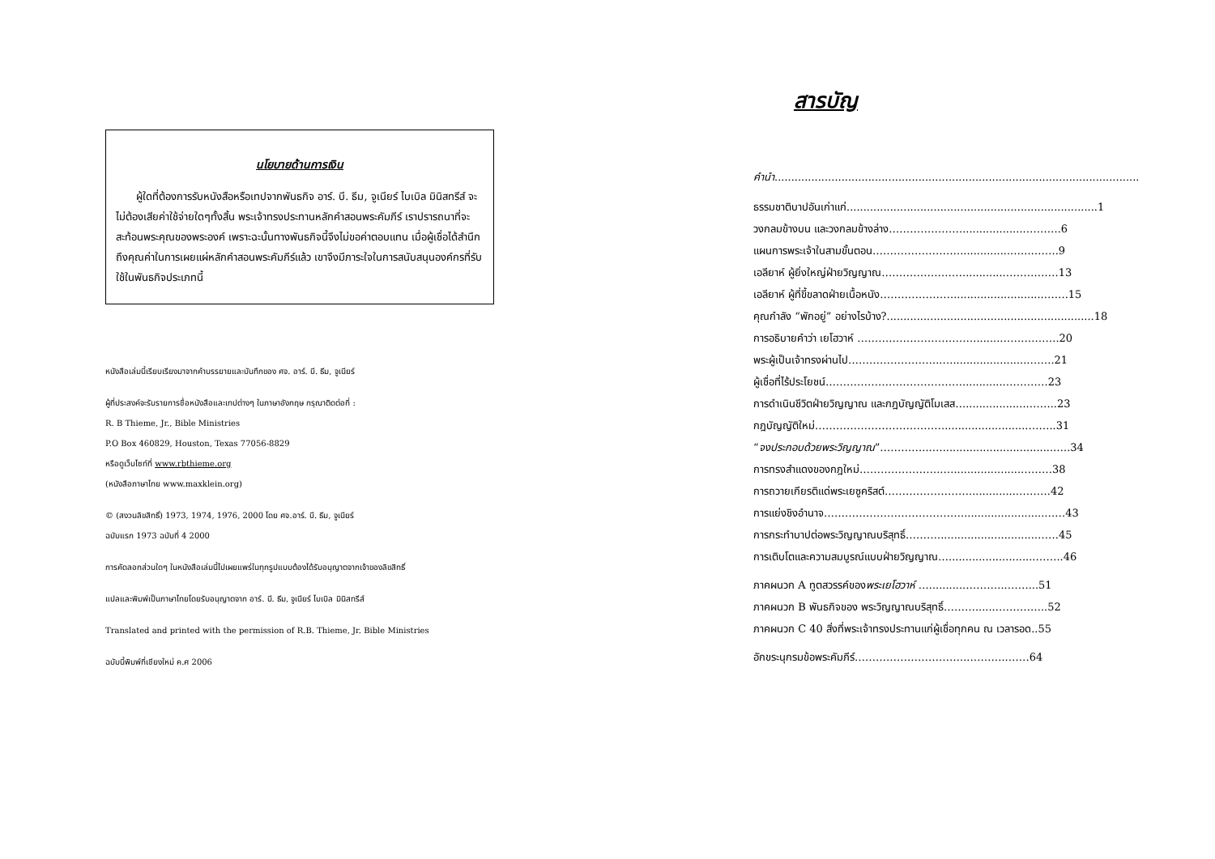นโยบายด้านการเงิน
ผู้ใดที่ต้องการรับหนังสือหรือเทปจากพันธกิจ อาร์. บี. ธีม, จูเนียร์ ไบเบิล มินิสทรีส์ จะไม่ต้องเสียค่าใช้จ่ายใดๆทั้งสิ้น พระเจ้าทรงประทานหลักคำสอนพระคัมภีร์ เราปรารถนาที่จะสะท้อนพระคุณของพระองค์ เพราะฉะนั้นทางพันธกิจนี้จึงไม่ขอค่าตอบแทน เมื่อผู้เชื่อได้สำนึกถึงคุณค่าในการเผยแผ่หลักคำสอนพระคัมภีร์แล้ว เขาจึงมีภาระใจในการสนับสนุนองค์กรที่รับใช้ในพันธกิจประเภทนี้
หนังสือเล่มนี้เรียบเรียงมาจากคำบรรยายและบันทึกของ ศจ. อาร์. บี. ธีม, จูเนียร์
ผู้ที่ประสงค์จะรับรายการชื่อหนังสือและเทปต่างๆ ในภาษาอังกฤษ กรุณาติดต่อที่ :
R. B Thieme, Jr., Bible Ministries
P.O Box 460829, Houston, Texas 77056-8829
หรือดูเว็บไซท์ที่ www.rbthieme.org
(หนังสือภาษาไทย www.maxklein.org)
© (สงวนลิขสิทธิ์) 1973, 1974, 1976, 2000 โดย ศจ.อาร์. บี. ธีม, จูเนียร์
ฉบับแรก 1973 ฉบับที่ 4 2000
การคัดลอกส่วนใดๆ ในหนังสือเล่มนี้ไปเผยแพร่ในทุกรูปแบบต้องได้รับอนุญาตจากเจ้าของลิขสิทธิ์
แปลและพิมพ์เป็นภาษาไทยโดยรับอนุญาตจาก อาร์. บี. ธีม, จูเนียร์ ไบเบิล มินิสทรีส์
Translated and printed with the permission of R.B. Thieme, Jr. Bible Ministries
ฉบับนี้พิมพ์ที่เชียงใหม่ ค.ศ 2006
สารบัญ
คำนำ.............................................................................................................
ธรรมชาติบาปอันเก่าแก่...........................................................................1
วงกลมข้างบน และวงกลมข้างล่าง…………………...................……….6
แผนการพระเจ้าในสามขั้นตอน…………………….................…..……..9
เอลียาห์ ผู้ยิ่งใหญ่ฝ่ายวิญญาณ……………………............……………13
เอลียาห์ ผู้ที่ขี้ขลาดฝ่ายเนื้อหนัง…………………...........................…….15
คุณกำลัง “พักอยู่” อย่างไรบ้าง?..............................................................18
การอธิบายคำว่า เยโฮวาห์ ……………………………........…….……….20
พระผู้เป็นเจ้าทรงผ่านไป……………………...…......................……..21
ผู้เชื่อที่ไร้ประโยชน์………………………………….............…………23
การดำเนินชีวิตฝ่ายวิญญาณ และกฎบัญญัติโมเสส…...................……..23
กฎบัญญัติใหม่………………….…………….........................……..31
“จงประกอบด้วยพระวิญญาณ”…………...….................................…..34
การทรงสำแดงของกฎใหม่…………………...…....................………38
การถวายเกียรติแด่พระเยซูคริสต์……………………..............……….42
การแย่งชิงอำนาจ………………………………….........................……43
การกระทำบาปต่อพระวิญญาณบริสุทธิ์……….............................…….45
การเติบโตและความสมบูรณ์แบบฝ่ายวิญญาณ…..........................……..46
ภาคผนวก A ทูตสวรรค์ของพระเยโฮวาห์ …...........………...……...51
ภาคผนวก B พันธกิจของ พระวิญญาณบริสุทธิ์……….......…………..52
ภาคผนวก C 40 สิ่งที่พระเจ้าทรงประทานแก่ผู้เชื่อทุกคน ณ เวลารอด..55
อักขระนุกรมข้อพระคัมภีร์…………………………...………..……64